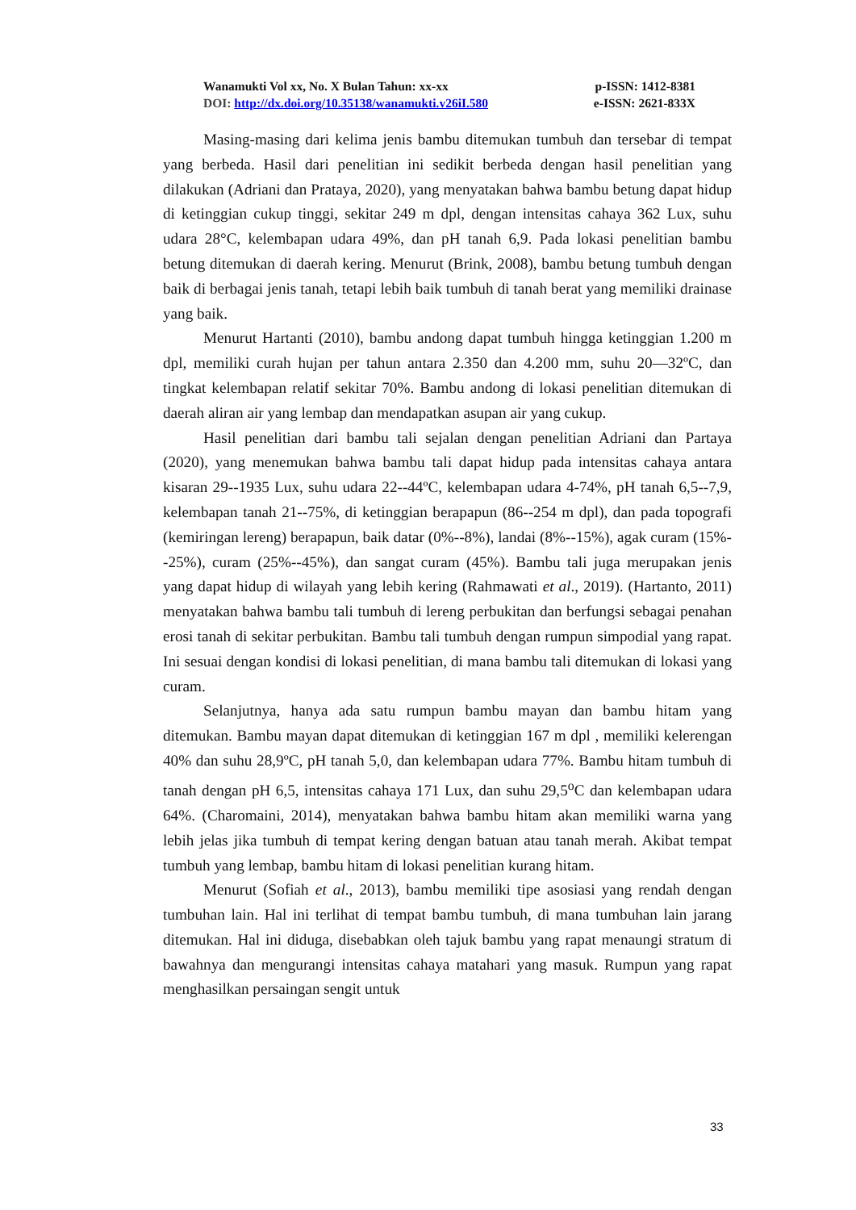Wanamukti Vol xx, No. X Bulan Tahun: xx-xx p-ISSN: 1412-8381
DOI: http://dx.doi.org/10.35138/wanamukti.v26iI.580 e-ISSN: 2621-833X
Masing-masing dari kelima jenis bambu ditemukan tumbuh dan tersebar di tempat yang berbeda. Hasil dari penelitian ini sedikit berbeda dengan hasil penelitian yang dilakukan (Adriani dan Prataya, 2020), yang menyatakan bahwa bambu betung dapat hidup di ketinggian cukup tinggi, sekitar 249 m dpl, dengan intensitas cahaya 362 Lux, suhu udara 28°C, kelembapan udara 49%, dan pH tanah 6,9. Pada lokasi penelitian bambu betung ditemukan di daerah kering. Menurut (Brink, 2008), bambu betung tumbuh dengan baik di berbagai jenis tanah, tetapi lebih baik tumbuh di tanah berat yang memiliki drainase yang baik.
Menurut Hartanti (2010), bambu andong dapat tumbuh hingga ketinggian 1.200 m dpl, memiliki curah hujan per tahun antara 2.350 dan 4.200 mm, suhu 20—32ºC, dan tingkat kelembapan relatif sekitar 70%. Bambu andong di lokasi penelitian ditemukan di daerah aliran air yang lembap dan mendapatkan asupan air yang cukup.
Hasil penelitian dari bambu tali sejalan dengan penelitian Adriani dan Partaya (2020), yang menemukan bahwa bambu tali dapat hidup pada intensitas cahaya antara kisaran 29--1935 Lux, suhu udara 22--44ºC, kelembapan udara 4-74%, pH tanah 6,5--7,9, kelembapan tanah 21--75%, di ketinggian berapapun (86--254 m dpl), dan pada topografi (kemiringan lereng) berapapun, baik datar (0%--8%), landai (8%--15%), agak curam (15%--25%), curam (25%--45%), dan sangat curam (45%). Bambu tali juga merupakan jenis yang dapat hidup di wilayah yang lebih kering (Rahmawati et al., 2019). (Hartanto, 2011) menyatakan bahwa bambu tali tumbuh di lereng perbukitan dan berfungsi sebagai penahan erosi tanah di sekitar perbukitan. Bambu tali tumbuh dengan rumpun simpodial yang rapat. Ini sesuai dengan kondisi di lokasi penelitian, di mana bambu tali ditemukan di lokasi yang curam.
Selanjutnya, hanya ada satu rumpun bambu mayan dan bambu hitam yang ditemukan. Bambu mayan dapat ditemukan di ketinggian 167 m dpl , memiliki kelerengan 40% dan suhu 28,9ºC, pH tanah 5,0, dan kelembapan udara 77%. Bambu hitam tumbuh di tanah dengan pH 6,5, intensitas cahaya 171 Lux, dan suhu 29,5<sup>o</sup>C dan kelembapan udara 64%. (Charomaini, 2014), menyatakan bahwa bambu hitam akan memiliki warna yang lebih jelas jika tumbuh di tempat kering dengan batuan atau tanah merah. Akibat tempat tumbuh yang lembap, bambu hitam di lokasi penelitian kurang hitam.
Menurut (Sofiah et al., 2013), bambu memiliki tipe asosiasi yang rendah dengan tumbuhan lain. Hal ini terlihat di tempat bambu tumbuh, di mana tumbuhan lain jarang ditemukan. Hal ini diduga, disebabkan oleh tajuk bambu yang rapat menaungi stratum di bawahnya dan mengurangi intensitas cahaya matahari yang masuk. Rumpun yang rapat menghasilkan persaingan sengit untuk
33